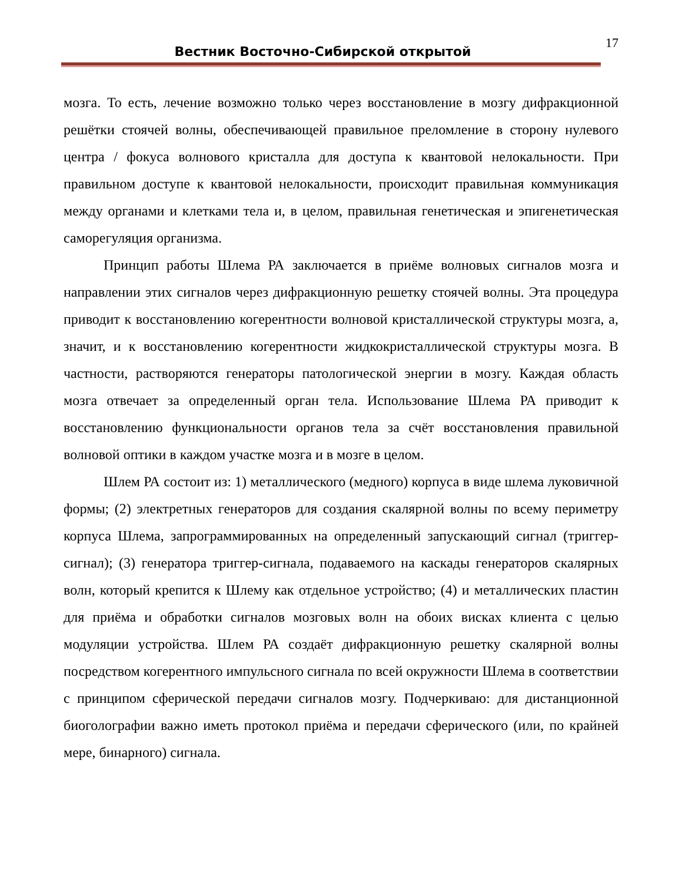Вестник Восточно-Сибирской открытой
17
мозга. То есть, лечение возможно только через восстановление в мозгу дифракционной решётки стоячей волны, обеспечивающей правильное преломление в сторону нулевого центра / фокуса волнового кристалла для доступа к квантовой нелокальности. При правильном доступе к квантовой нелокальности, происходит правильная коммуникация между органами и клетками тела и, в целом, правильная генетическая и эпигенетическая саморегуляция организма.
Принцип работы Шлема РА заключается в приёме волновых сигналов мозга и направлении этих сигналов через дифракционную решетку стоячей волны. Эта процедура приводит к восстановлению когерентности волновой кристаллической структуры мозга, а, значит, и к восстановлению когерентности жидкокристаллической структуры мозга. В частности, растворяются генераторы патологической энергии в мозгу. Каждая область мозга отвечает за определенный орган тела. Использование Шлема РА приводит к восстановлению функциональности органов тела за счёт восстановления правильной волновой оптики в каждом участке мозга и в мозге в целом.
Шлем РА состоит из: 1) металлического (медного) корпуса в виде шлема луковичной формы; (2) электретных генераторов для создания скалярной волны по всему периметру корпуса Шлема, запрограммированных на определенный запускающий сигнал (триггер-сигнал); (3) генератора триггер-сигнала, подаваемого на каскады генераторов скалярных волн, который крепится к Шлему как отдельное устройство; (4) и металлических пластин для приёма и обработки сигналов мозговых волн на обоих висках клиента с целью модуляции устройства. Шлем РА создаёт дифракционную решетку скалярной волны посредством когерентного импульсного сигнала по всей окружности Шлема в соответствии с принципом сферической передачи сигналов мозгу. Подчеркиваю: для дистанционной биоголографии важно иметь протокол приёма и передачи сферического (или, по крайней мере, бинарного) сигнала.